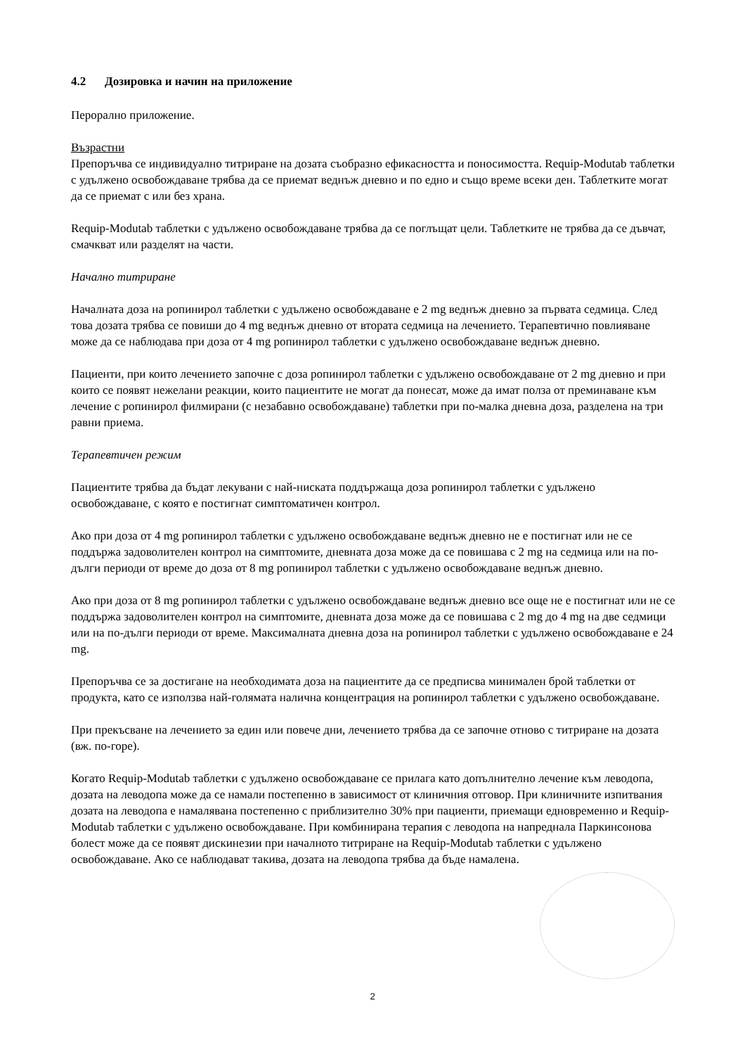4.2 Дозировка и начин на приложение
Перорално приложение.
Възрастни
Препоръчва се индивидуално титриране на дозата съобразно ефикасността и поносимостта. Requip-Modutab таблетки с удължено освобождаване трябва да се приемат веднъж дневно и по едно и също време всеки ден. Таблетките могат да се приемат с или без храна.
Requip-Modutab таблетки с удължено освобождаване трябва да се поглъщат цели. Таблетките не трябва да се дъвчат, смачкват или разделят на части.
Начално титриране
Началната доза на ропинирол таблетки с удължено освобождаване е 2 mg веднъж дневно за първата седмица. След това дозата трябва се повиши до 4 mg веднъж дневно от втората седмица на лечението. Терапевтично повлияване може да се наблюдава при доза от 4 mg ропинирол таблетки с удължено освобождаване веднъж дневно.
Пациенти, при които лечението започне с доза ропинирол таблетки с удължено освобождаване от 2 mg дневно и при които се появят нежелани реакции, които пациентите не могат да понесат, може да имат полза от преминаване към лечение с ропинирол филмирани (с незабавно освобождаване) таблетки при по-малка дневна доза, разделена на три равни приема.
Терапевтичен режим
Пациентите трябва да бъдат лекувани с най-ниската поддържаща доза ропинирол таблетки с удължено освобождаване, с която е постигнат симптоматичен контрол.
Ако при доза от 4 mg ропинирол таблетки с удължено освобождаване веднъж дневно не е постигнат или не се поддържа задоволителен контрол на симптомите, дневната доза може да се повишава с 2 mg на седмица или на по-дълги периоди от време до доза от 8 mg ропинирол таблетки с удължено освобождаване веднъж дневно.
Ако при доза от 8 mg ропинирол таблетки с удължено освобождаване веднъж дневно все още не е постигнат или не се поддържа задоволителен контрол на симптомите, дневната доза може да се повишава с 2 mg до 4 mg на две седмици или на по-дълги периоди от време. Максималната дневна доза на ропинирол таблетки с удължено освобождаване е 24 mg.
Препоръчва се за достигане на необходимата доза на пациентите да се предписва минимален брой таблетки от продукта, като се използва най-голямата налична концентрация на ропинирол таблетки с удължено освобождаване.
При прекъсване на лечението за един или повече дни, лечението трябва да се започне отново с титриране на дозата (вж. по-горе).
Когато Requip-Modutab таблетки с удължено освобождаване се прилага като допълнително лечение към леводопа, дозата на леводопа може да се намали постепенно в зависимост от клиничния отговор. При клиничните изпитвания дозата на леводопа е намалявана постепенно с приблизително 30% при пациенти, приемащи едновременно и Requip-Modutab таблетки с удължено освобождаване. При комбинирана терапия с леводопа на напреднала Паркинсонова болест може да се появят дискинезии при началното титриране на Requip-Modutab таблетки с удължено освобождаване. Ако се наблюдават такива, дозата на леводопа трябва да бъде намалена.
2